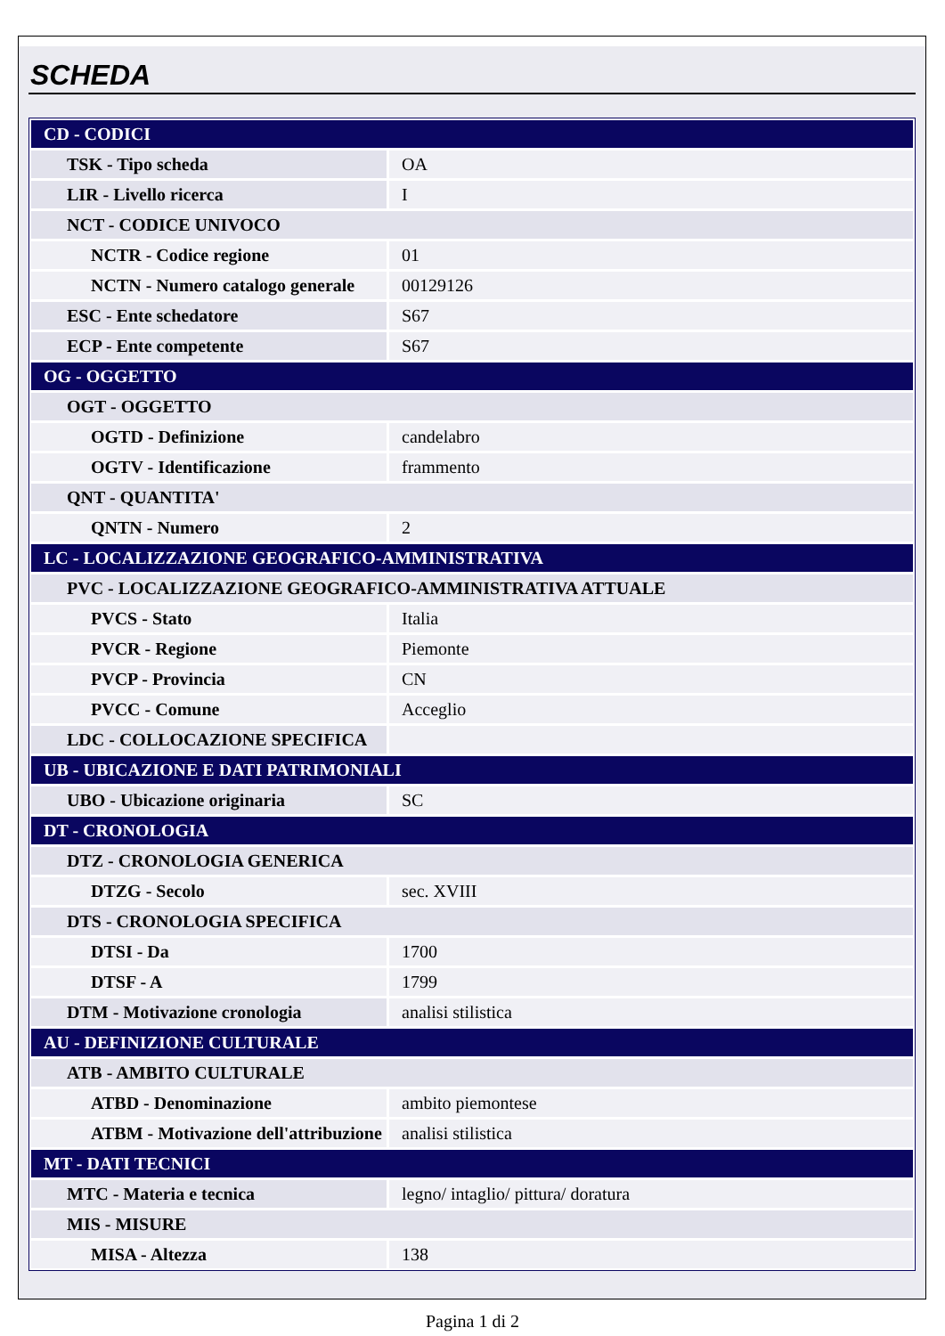SCHEDA
| CD - CODICI | |
| TSK - Tipo scheda | OA |
| LIR - Livello ricerca | I |
| NCT - CODICE UNIVOCO | |
| NCTR - Codice regione | 01 |
| NCTN - Numero catalogo generale | 00129126 |
| ESC - Ente schedatore | S67 |
| ECP - Ente competente | S67 |
| OG - OGGETTO | |
| OGT - OGGETTO | |
| OGTD - Definizione | candelabro |
| OGTV - Identificazione | frammento |
| QNT - QUANTITA' | |
| QNTN - Numero | 2 |
| LC - LOCALIZZAZIONE GEOGRAFICO-AMMINISTRATIVA | |
| PVC - LOCALIZZAZIONE GEOGRAFICO-AMMINISTRATIVA ATTUALE | |
| PVCS - Stato | Italia |
| PVCR - Regione | Piemonte |
| PVCP - Provincia | CN |
| PVCC - Comune | Acceglio |
| LDC - COLLOCAZIONE SPECIFICA | |
| UB - UBICAZIONE E DATI PATRIMONIALI | |
| UBO - Ubicazione originaria | SC |
| DT - CRONOLOGIA | |
| DTZ - CRONOLOGIA GENERICA | |
| DTZG - Secolo | sec. XVIII |
| DTS - CRONOLOGIA SPECIFICA | |
| DTSI - Da | 1700 |
| DTSF - A | 1799 |
| DTM - Motivazione cronologia | analisi stilistica |
| AU - DEFINIZIONE CULTURALE | |
| ATB - AMBITO CULTURALE | |
| ATBD - Denominazione | ambito piemontese |
| ATBM - Motivazione dell'attribuzione | analisi stilistica |
| MT - DATI TECNICI | |
| MTC - Materia e tecnica | legno/ intaglio/ pittura/ doratura |
| MIS - MISURE | |
| MISA - Altezza | 138 |
Pagina 1 di 2